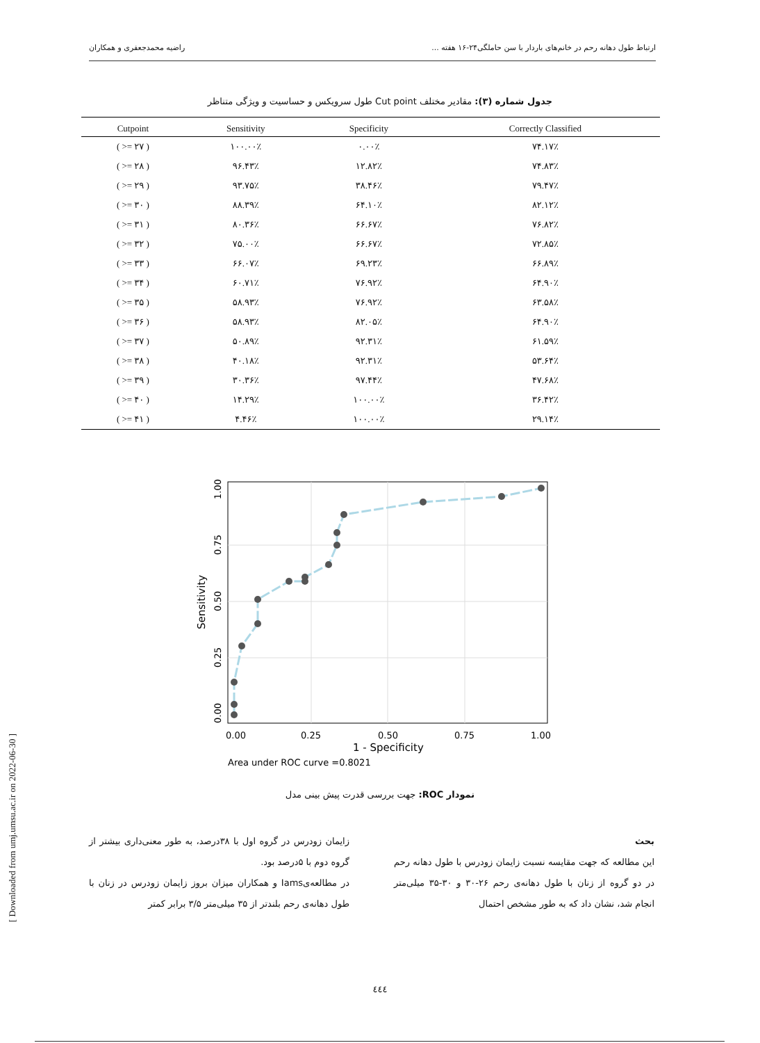راضیه محمدجعفری و همکاران ارتباط طول دهانه رحم در خانم‌های باردار با سن حاملگی۲۴-۱۶ هفته ...
جدول شماره (۳): مقادیر مختلف Cut point طول سرویکس و حساسیت و ویژگی متناظر
| Cutpoint | Sensitivity | Specificity | Correctly Classified |
| --- | --- | --- | --- |
| ( >= ۲۷ ) | ۱۰۰.۰۰٪ | ۰.۰۰٪ | ۷۴.۱۷٪ |
| ( >= ۲۸ ) | ۹۶.۴۳٪ | ۱۲.۸۲٪ | ۷۴.۸۳٪ |
| ( >= ۲۹ ) | ۹۳.۷۵٪ | ۳۸.۴۶٪ | ۷۹.۴۷٪ |
| ( >= ۳۰ ) | ۸۸.۳۹٪ | ۶۴.۱۰٪ | ۸۲.۱۲٪ |
| ( >= ۳۱ ) | ۸۰.۳۶٪ | ۶۶.۶۷٪ | ۷۶.۸۲٪ |
| ( >= ۳۲ ) | ۷۵.۰۰٪ | ۶۶.۶۷٪ | ۷۲.۸۵٪ |
| ( >= ۳۳ ) | ۶۶.۰۷٪ | ۶۹.۲۳٪ | ۶۶.۸۹٪ |
| ( >= ۳۴ ) | ۶۰.۷۱٪ | ۷۶.۹۲٪ | ۶۴.۹۰٪ |
| ( >= ۳۵ ) | ۵۸.۹۳٪ | ۷۶.۹۲٪ | ۶۳.۵۸٪ |
| ( >= ۳۶ ) | ۵۸.۹۳٪ | ۸۲.۰۵٪ | ۶۴.۹۰٪ |
| ( >= ۳۷ ) | ۵۰.۸۹٪ | ۹۲.۳۱٪ | ۶۱.۵۹٪ |
| ( >= ۳۸ ) | ۴۰.۱۸٪ | ۹۲.۳۱٪ | ۵۳.۶۴٪ |
| ( >= ۳۹ ) | ۳۰.۳۶٪ | ۹۷.۴۴٪ | ۴۷.۶۸٪ |
| ( >= ۴۰ ) | ۱۴.۲۹٪ | ۱۰۰.۰۰٪ | ۳۶.۴۲٪ |
| ( >= ۴۱ ) | ۴.۴۶٪ | ۱۰۰.۰۰٪ | ۲۹.۱۴٪ |
0.00
0.25
0.50
0.75
1.00
1 - Specificity
Area under ROC curve =0.8021
0.00
0.25
0.50
0.75
1.00
Sensitivity
نمودار ROC: جهت بررسی قدرت پیش بینی مدل
بحث
این مطالعه که جهت مقایسه نسبت زایمان زودرس با طول دهانه رحم در دو گروه از زنان با طول دهانه‌ی رحم ۲۶-۳۰ و ۳۰-۳۵ میلی‌متر انجام شد، نشان داد که به طور مشخص احتمال
زایمان زودرس در گروه اول با ۳۸درصد، به طور معنی‌داری بیشتر از گروه دوم با ۵درصد بود.
در مطالعه‌یIams و همکاران میزان بروز زایمان زودرس در زنان با طول دهانه‌ی رحم بلندتر از ۳۵ میلی‌متر ۳/۵ برابر کمتر
[ Downloaded from umj.umsu.ac.ir on 2022-06-30 ]
٤٤٤